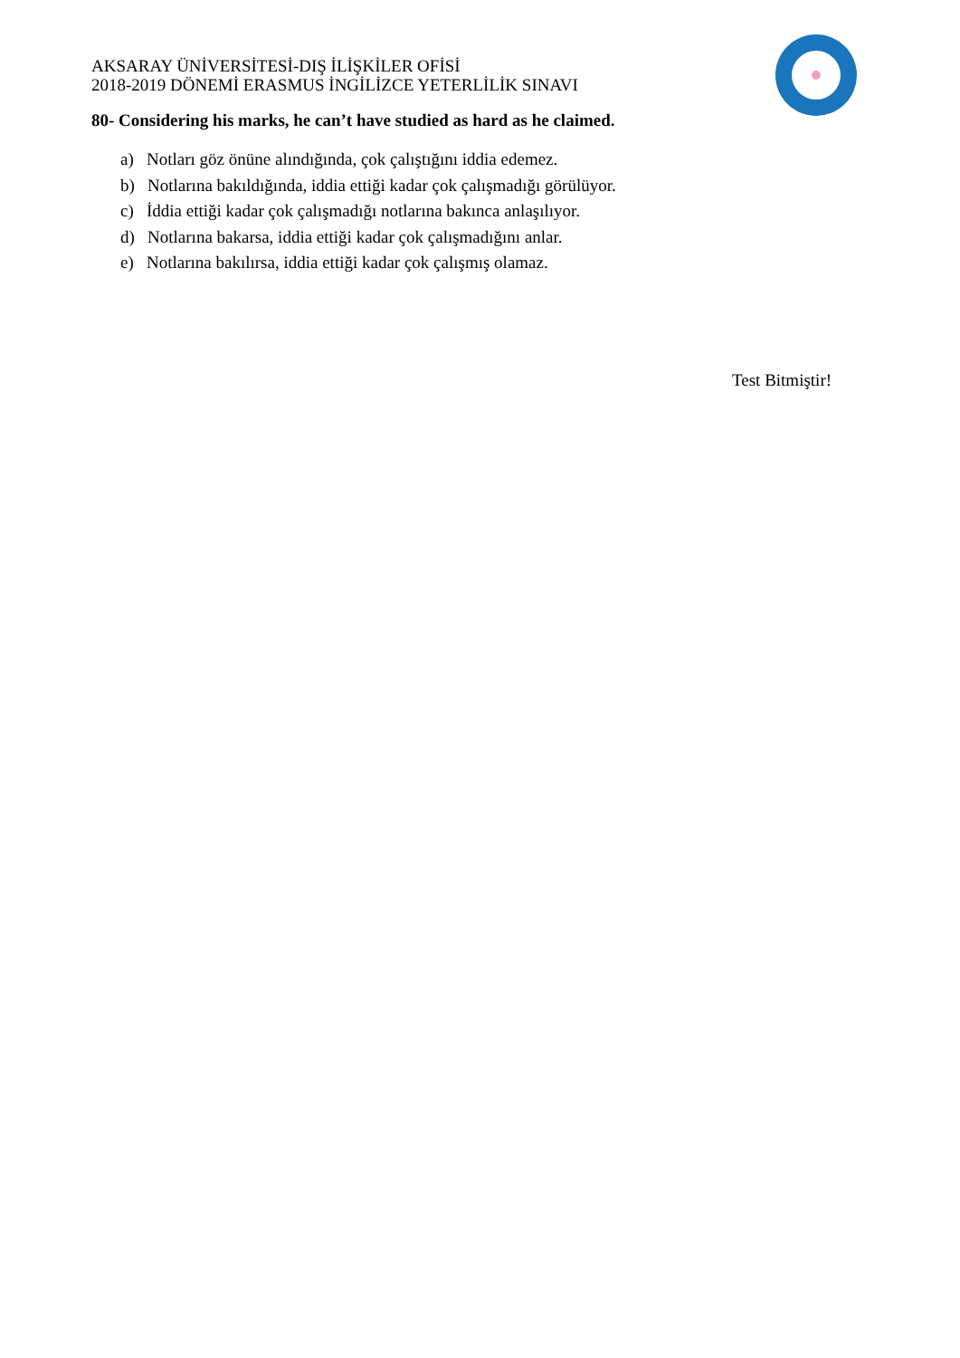AKSARAY ÜNİVERSİTESİ-DIŞ İLİŞKİLER OFİSİ
2018-2019 DÖNEMİ ERASMUS İNGİLİZCE YETERLİLİK SINAVI
80- Considering his marks, he can’t have studied as hard as he claimed.
a) Notları göz önüne alındığında, çok çalıştığını iddia edemez.
b) Notlarına bakıldığında, iddia ettiği kadar çok çalışmadığı görülüyor.
c) İddia ettiği kadar çok çalışmadığı notlarına bakınca anlaşılıyor.
d) Notlarına bakarsa, iddia ettiği kadar çok çalışmadığını anlar.
e) Notlarına bakılırsa, iddia ettiği kadar çok çalışmış olamaz.
Test Bitmiştir!